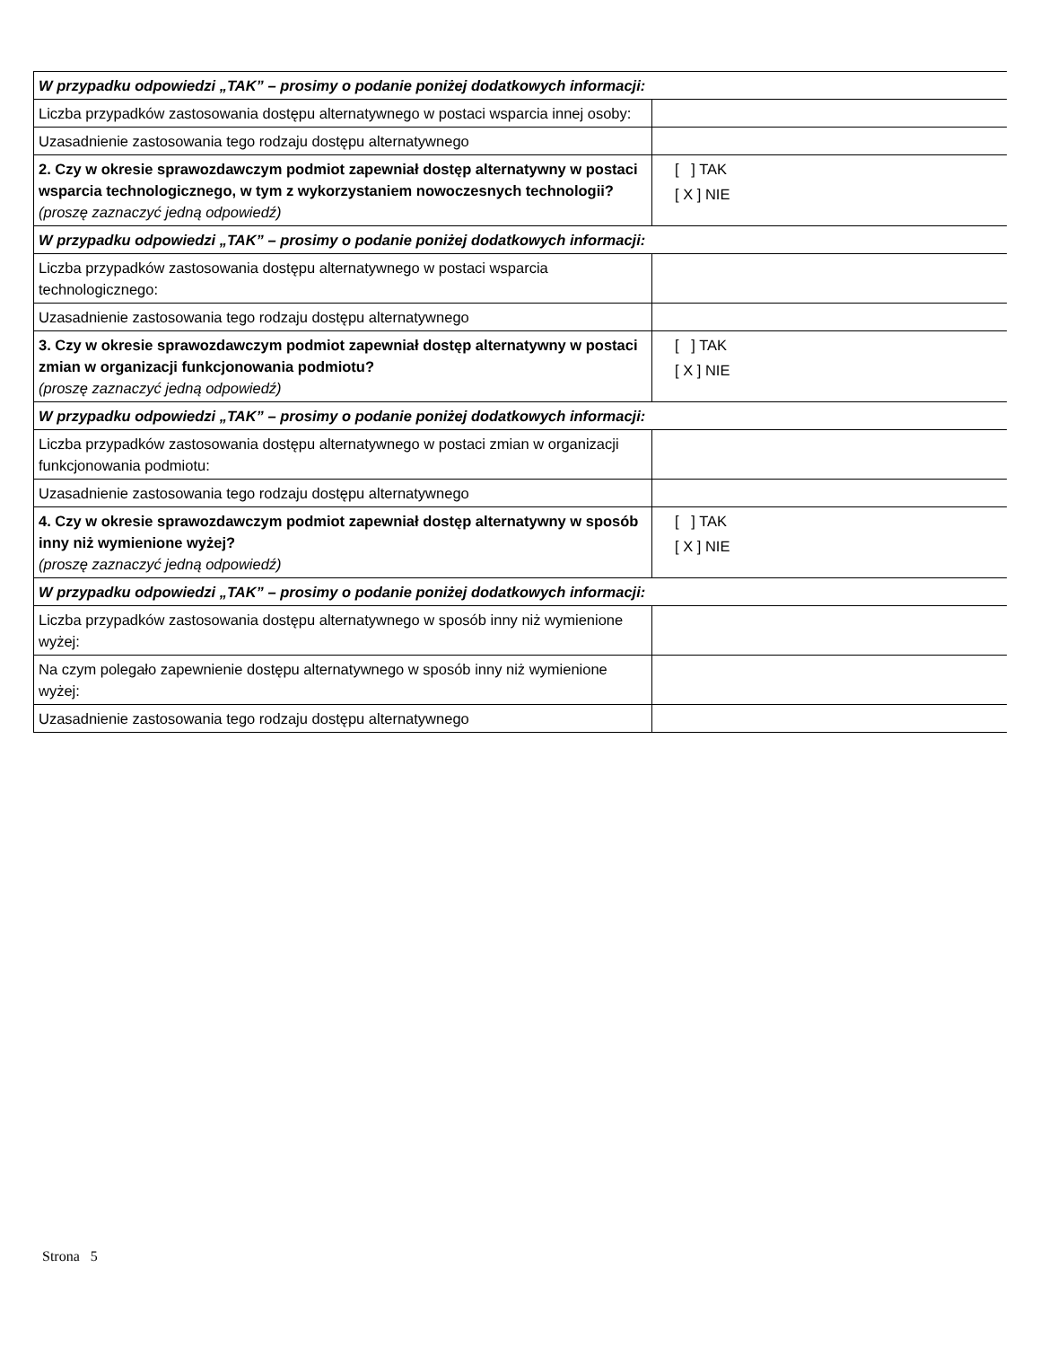| W przypadku odpowiedzi „TAK” – prosimy o podanie poniżej dodatkowych informacji: | |
| Liczba przypadków zastosowania dostępu alternatywnego w postaci wsparcia innej osoby: | |
| Uzasadnienie zastosowania tego rodzaju dostępu alternatywnego | |
| 2. Czy w okresie sprawozdawczym podmiot zapewniał dostęp alternatywny w postaci wsparcia technologicznego, w tym z wykorzystaniem nowoczesnych technologii? (proszę zaznaczyć jedną odpowiedź) | [ ] TAK [ X ] NIE |
| W przypadku odpowiedzi „TAK” – prosimy o podanie poniżej dodatkowych informacji: | |
| Liczba przypadków zastosowania dostępu alternatywnego w postaci wsparcia technologicznego: | |
| Uzasadnienie zastosowania tego rodzaju dostępu alternatywnego | |
| 3. Czy w okresie sprawozdawczym podmiot zapewniał dostęp alternatywny w postaci zmian w organizacji funkcjonowania podmiotu? (proszę zaznaczyć jedną odpowiedź) | [ ] TAK [ X ] NIE |
| W przypadku odpowiedzi „TAK” – prosimy o podanie poniżej dodatkowych informacji: | |
| Liczba przypadków zastosowania dostępu alternatywnego w postaci zmian w organizacji funkcjonowania podmiotu: | |
| Uzasadnienie zastosowania tego rodzaju dostępu alternatywnego | |
| 4. Czy w okresie sprawozdawczym podmiot zapewniał dostęp alternatywny w sposób inny niż wymienione wyżej? (proszę zaznaczyć jedną odpowiedź) | [ ] TAK [ X ] NIE |
| W przypadku odpowiedzi „TAK” – prosimy o podanie poniżej dodatkowych informacji: | |
| Liczba przypadków zastosowania dostępu alternatywnego w sposób inny niż wymienione wyżej: | |
| Na czym polegało zapewnienie dostępu alternatywnego w sposób inny niż wymienione wyżej: | |
| Uzasadnienie zastosowania tego rodzaju dostępu alternatywnego | |
Strona 5